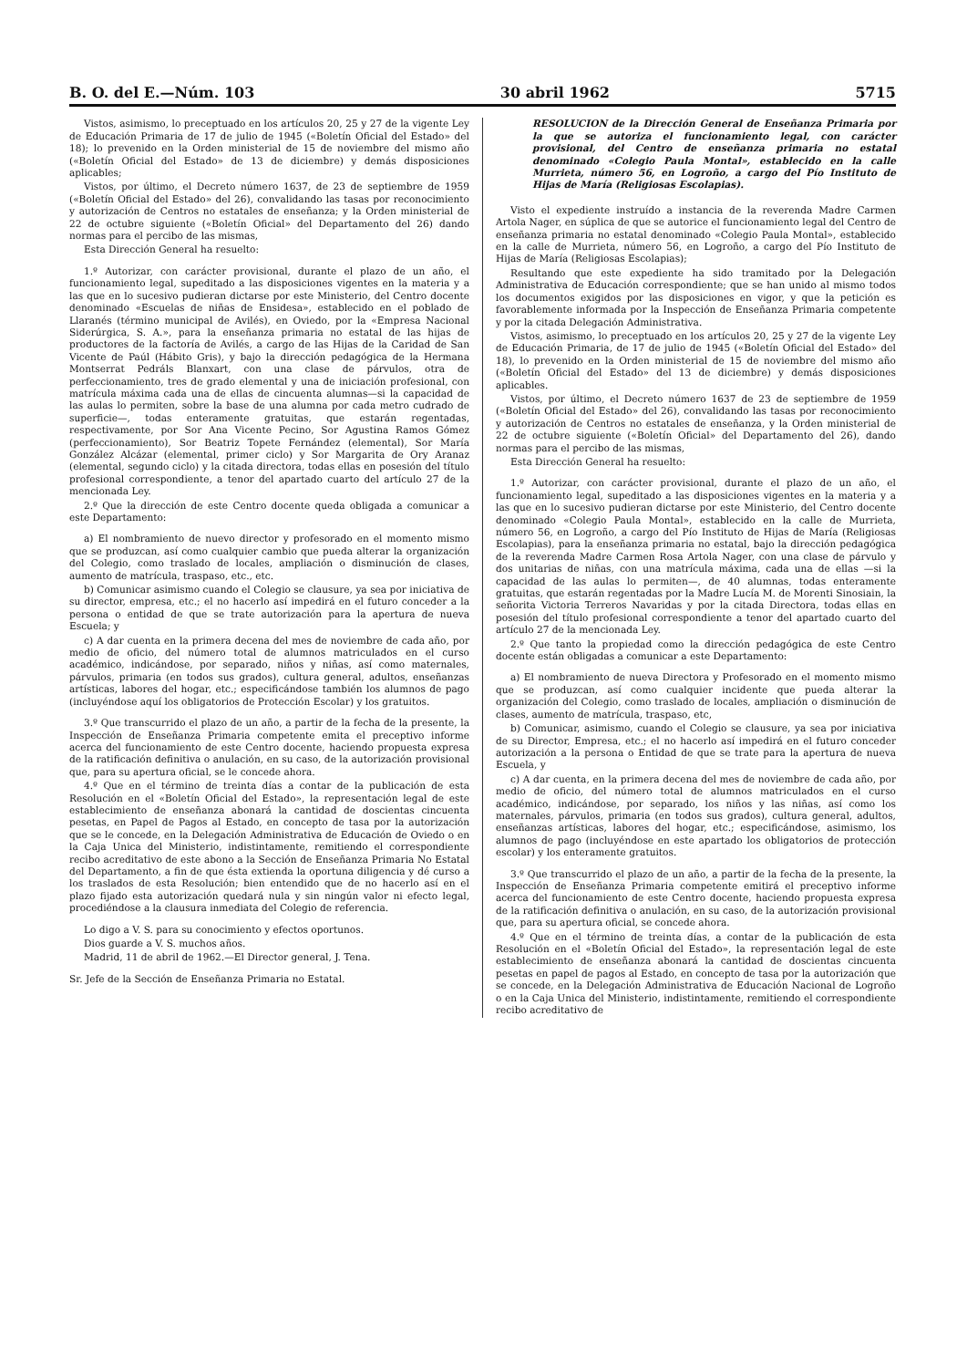B. O. del E.—Núm. 103 30 abril 1962 5715
Vistos, asimismo, lo preceptuado en los artículos 20, 25 y 27 de la vigente Ley de Educación Primaria de 17 de julio de 1945 («Boletín Oficial del Estado» del 18); lo prevenido en la Orden ministerial de 15 de noviembre del mismo año («Boletín Oficial del Estado» de 13 de diciembre) y demás disposiciones aplicables;
Vistos, por último, el Decreto número 1637, de 23 de septiembre de 1959 («Boletín Oficial del Estado» del 26), convalidando las tasas por reconocimiento y autorización de Centros no estatales de enseñanza; y la Orden ministerial de 22 de octubre siguiente («Boletín Oficial» del Departamento del 26) dando normas para el percibo de las mismas,
Esta Dirección General ha resuelto:
1.º Autorizar, con carácter provisional, durante el plazo de un año, el funcionamiento legal, supeditado a las disposiciones vigentes en la materia y a las que en lo sucesivo pudieran dictarse por este Ministerio, del Centro docente denominado «Escuelas de niñas de Ensidesa», establecido en el poblado de Llaranés (término municipal de Avilés), en Oviedo, por la «Empresa Nacional Siderúrgica, S. A.», para la enseñanza primaria no estatal de las hijas de productores de la factoría de Avilés, a cargo de las Hijas de la Caridad de San Vicente de Paúl (Hábito Gris), y bajo la dirección pedagógica de la Hermana Montserrat Pedráls Blanxart, con una clase de párvulos, otra de perfeccionamiento, tres de grado elemental y una de iniciación profesional, con matrícula máxima cada una de ellas de cincuenta alumnas—si la capacidad de las aulas lo permiten, sobre la base de una alumna por cada metro cudrado de superficie—, todas enteramente gratuitas, que estarán regentadas, respectivamente, por Sor Ana Vicente Pecino, Sor Agustina Ramos Gómez (perfeccionamiento), Sor Beatriz Topete Fernández (elemental), Sor María González Alcázar (elemental, primer ciclo) y Sor Margarita de Ory Aranaz (elemental, segundo ciclo) y la citada directora, todas ellas en posesión del título profesional correspondiente, a tenor del apartado cuarto del artículo 27 de la mencionada Ley.
2.º Que la dirección de este Centro docente queda obligada a comunicar a este Departamento:
a) El nombramiento de nuevo director y profesorado en el momento mismo que se produzcan, así como cualquier cambio que pueda alterar la organización del Colegio, como traslado de locales, ampliación o disminución de clases, aumento de matrícula, traspaso, etc., etc.
b) Comunicar asimismo cuando el Colegio se clausure, ya sea por iniciativa de su director, empresa, etc.; el no hacerlo así impedirá en el futuro conceder a la persona o entidad de que se trate autorización para la apertura de nueva Escuela; y
c) A dar cuenta en la primera decena del mes de noviembre de cada año, por medio de oficio, del número total de alumnos matriculados en el curso académico, indicándose, por separado, niños y niñas, así como maternales, párvulos, primaria (en todos sus grados), cultura general, adultos, enseñanzas artísticas, labores del hogar, etc.; especificándose también los alumnos de pago (incluyéndose aquí los obligatorios de Protección Escolar) y los gratuitos.
3.º Que transcurrido el plazo de un año, a partir de la fecha de la presente, la Inspección de Enseñanza Primaria competente emita el preceptivo informe acerca del funcionamiento de este Centro docente, haciendo propuesta expresa de la ratificación definitiva o anulación, en su caso, de la autorización provisional que, para su apertura oficial, se le concede ahora.
4.º Que en el término de treinta días a contar de la publicación de esta Resolución en el «Boletín Oficial del Estado», la representación legal de este establecimiento de enseñanza abonará la cantidad de doscientas cincuenta pesetas, en Papel de Pagos al Estado, en concepto de tasa por la autorización que se le concede, en la Delegación Administrativa de Educación de Oviedo o en la Caja Unica del Ministerio, indistintamente, remitiendo el correspondiente recibo acreditativo de este abono a la Sección de Enseñanza Primaria No Estatal del Departamento, a fin de que ésta extienda la oportuna diligencia y dé curso a los traslados de esta Resolución; bien entendido que de no hacerlo así en el plazo fijado esta autorización quedará nula y sin ningún valor ni efecto legal, procediéndose a la clausura inmediata del Colegio de referencia.
Lo digo a V. S. para su conocimiento y efectos oportunos.
Dios guarde a V. S. muchos años.
Madrid, 11 de abril de 1962.—El Director general, J. Tena.
Sr. Jefe de la Sección de Enseñanza Primaria no Estatal.
RESOLUCION de la Dirección General de Enseñanza Primaria por la que se autoriza el funcionamiento legal, con carácter provisional, del Centro de enseñanza primaria no estatal denominado «Colegio Paula Montal», establecido en la calle Murrieta, número 56, en Logroño, a cargo del Pío Instituto de Hijas de María (Religiosas Escolapias).
Visto el expediente instruído a instancia de la reverenda Madre Carmen Artola Nager, en súplica de que se autorice el funcionamiento legal del Centro de enseñanza primaria no estatal denominado «Colegio Paula Montal», establecido en la calle de Murrieta, número 56, en Logroño, a cargo del Pío Instituto de Hijas de María (Religiosas Escolapias);
Resultando que este expediente ha sido tramitado por la Delegación Administrativa de Educación correspondiente; que se han unido al mismo todos los documentos exigidos por las disposiciones en vigor, y que la petición es favorablemente informada por la Inspección de Enseñanza Primaria competente y por la citada Delegación Administrativa.
Vistos, asimismo, lo preceptuado en los artículos 20, 25 y 27 de la vigente Ley de Educación Primaria, de 17 de julio de 1945 («Boletín Oficial del Estado» del 18), lo prevenido en la Orden ministerial de 15 de noviembre del mismo año («Boletín Oficial del Estado» del 13 de diciembre) y demás disposiciones aplicables.
Vistos, por último, el Decreto número 1637 de 23 de septiembre de 1959 («Boletín Oficial del Estado» del 26), convalidando las tasas por reconocimiento y autorización de Centros no estatales de enseñanza, y la Orden ministerial de 22 de octubre siguiente («Boletín Oficial» del Departamento del 26), dando normas para el percibo de las mismas,
Esta Dirección General ha resuelto:
1.º Autorizar, con carácter provisional, durante el plazo de un año, el funcionamiento legal, supeditado a las disposiciones vigentes en la materia y a las que en lo sucesivo pudieran dictarse por este Ministerio, del Centro docente denominado «Colegio Paula Montal», establecido en la calle de Murrieta, número 56, en Logroño, a cargo del Pío Instituto de Hijas de María (Religiosas Escolapias), para la enseñanza primaria no estatal, bajo la dirección pedagógica de la reverenda Madre Carmen Rosa Artola Nager, con una clase de párvulo y dos unitarias de niñas, con una matrícula máxima, cada una de ellas —si la capacidad de las aulas lo permiten—, de 40 alumnas, todas enteramente gratuitas, que estarán regentadas por la Madre Lucía M. de Morenti Sinosiain, la señorita Victoria Terreros Navaridas y por la citada Directora, todas ellas en posesión del título profesional correspondiente a tenor del apartado cuarto del artículo 27 de la mencionada Ley.
2.º Que tanto la propiedad como la dirección pedagógica de este Centro docente están obligadas a comunicar a este Departamento:
a) El nombramiento de nueva Directora y Profesorado en el momento mismo que se produzcan, así como cualquier incidente que pueda alterar la organización del Colegio, como traslado de locales, ampliación o disminución de clases, aumento de matrícula, traspaso, etc,
b) Comunicar, asimismo, cuando el Colegio se clausure, ya sea por iniciativa de su Director, Empresa, etc.; el no hacerlo así impedirá en el futuro conceder autorización a la persona o Entidad de que se trate para la apertura de nueva Escuela, y
c) A dar cuenta, en la primera decena del mes de noviembre de cada año, por medio de oficio, del número total de alumnos matriculados en el curso académico, indicándose, por separado, los niños y las niñas, así como los maternales, párvulos, primaria (en todos sus grados), cultura general, adultos, enseñanzas artísticas, labores del hogar, etc.; especificándose, asimismo, los alumnos de pago (incluyéndose en este apartado los obligatorios de protección escolar) y los enteramente gratuitos.
3.º Que transcurrido el plazo de un año, a partir de la fecha de la presente, la Inspección de Enseñanza Primaria competente emitirá el preceptivo informe acerca del funcionamiento de este Centro docente, haciendo propuesta expresa de la ratificación definitiva o anulación, en su caso, de la autorización provisional que, para su apertura oficial, se concede ahora.
4.º Que en el término de treinta días, a contar de la publicación de esta Resolución en el «Boletín Oficial del Estado», la representación legal de este establecimiento de enseñanza abonará la cantidad de doscientas cincuenta pesetas en papel de pagos al Estado, en concepto de tasa por la autorización que se concede, en la Delegación Administrativa de Educación Nacional de Logroño o en la Caja Unica del Ministerio, indistintamente, remitiendo el correspondiente recibo acreditativo de